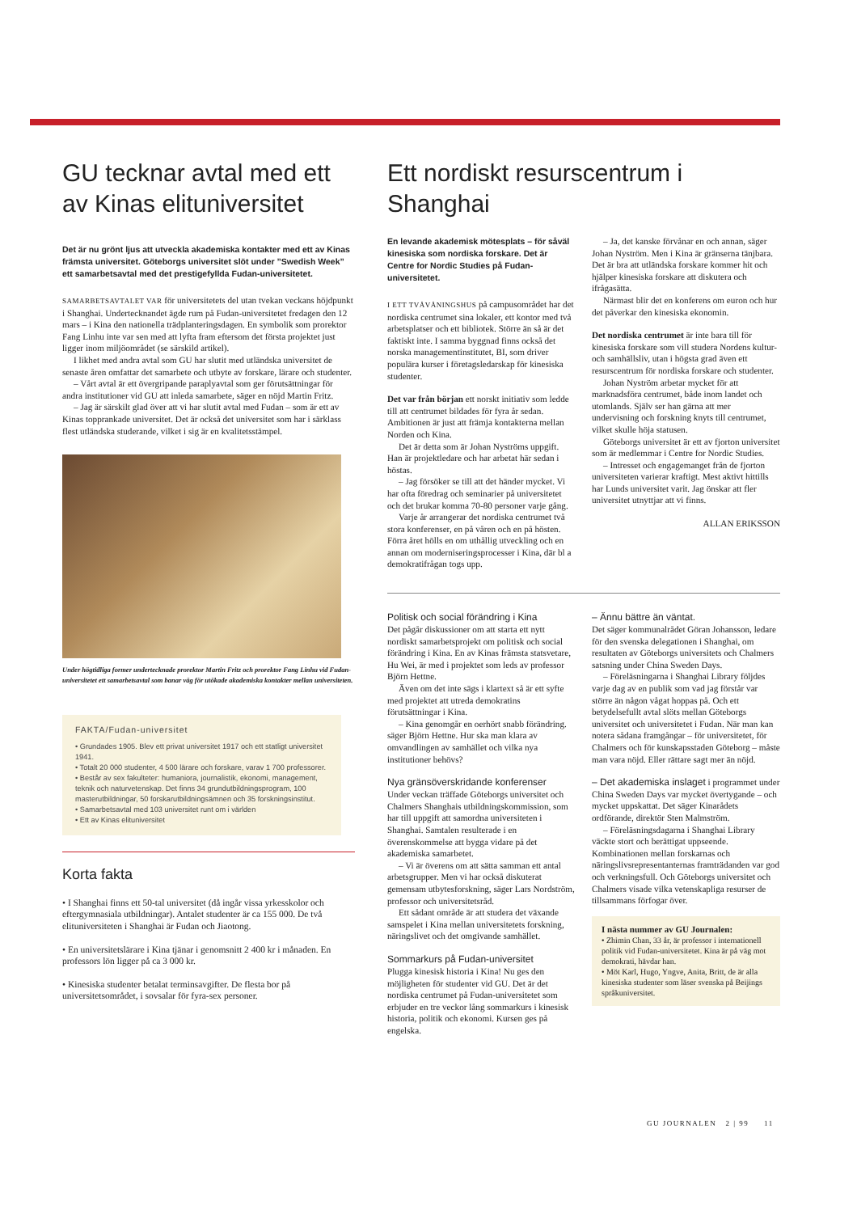GU tecknar avtal med ett av Kinas elituniversitet
Det är nu grönt ljus att utveckla akademiska kontakter med ett av Kinas främsta universitet. Göteborgs universitet slöt under ”Swedish Week” ett samarbetsavtal med det prestigefyllda Fudan-universitetet.
SAMARBETSAVTALET VAR för universitetets del utan tvekan veckans höjdpunkt i Shanghai. Undertecknandet ägde rum på Fudan-universitetet fredagen den 12 mars – i Kina den nationella trädplanteringsdagen. En symbolik som prorektor Fang Linhu inte var sen med att lyfta fram eftersom det första projektet just ligger inom miljöområdet (se särskild artikel).
I likhet med andra avtal som GU har slutit med utländska universitet de senaste åren omfattar det samarbete och utbyte av forskare, lärare och studenter.
– Vårt avtal är ett övergripande paraplyavtal som ger förutsättningar för andra institutioner vid GU att inleda samarbete, säger en nöjd Martin Fritz.
– Jag är särskilt glad över att vi har slutit avtal med Fudan – som är ett av Kinas topprankade universitet. Det är också det universitet som har i särklass flest utländska studerande, vilket i sig är en kvalitetsstämpel.
Under högtidliga former undertecknade prorektor Martin Fritz och prorektor Fang Linhu vid Fudan-universitetet ett samarbetsavtal som banar väg för utökade akademiska kontakter mellan universiteten.
FAKTA/Fudan-universitet
• Grundades 1905. Blev ett privat universitet 1917 och ett statligt universitet 1941.
• Totalt 20 000 studenter, 4 500 lärare och forskare, varav 1 700 professorer.
• Består av sex fakulteter: humaniora, journalistik, ekonomi, management, teknik och naturvetenskap. Det finns 34 grundutbildningsprogram, 100 masterutbildningar, 50 forskarutbildningsämnen och 35 forskningsinstitut.
• Samarbetsavtal med 103 universitet runt om i världen
• Ett av Kinas elituniversitet
Korta fakta
• I Shanghai finns ett 50-tal universitet (då ingår vissa yrkesskolor och eftergymnasiala utbildningar). Antalet studenter är ca 155 000. De två elituniversiteten i Shanghai är Fudan och Jiaotong.
• En universitetslärare i Kina tjänar i genomsnitt 2 400 kr i månaden. En professors lön ligger på ca 3 000 kr.
• Kinesiska studenter betalat terminsavgifter. De flesta bor på universitetsområdet, i sovsalar för fyra-sex personer.
Ett nordiskt resurscentrum i Shanghai
En levande akademisk mötesplats – för såväl kinesiska som nordiska forskare. Det är Centre for Nordic Studies på Fudan-universitetet.
I ETT TVÅVÅNINGSHUS på campusområdet har det nordiska centrumet sina lokaler, ett kontor med två arbetsplatser och ett bibliotek. Större än så är det faktiskt inte. I samma byggnad finns också det norska managementinstitutet, BI, som driver populära kurser i företagsledarskap för kinesiska studenter.
Det var från början ett norskt initiativ som ledde till att centrumet bildades för fyra år sedan. Ambitionen är just att främja kontakterna mellan Norden och Kina.
Det är detta som är Johan Nyströms uppgift. Han är projektledare och har arbetat här sedan i höstas.
– Jag försöker se till att det händer mycket. Vi har ofta föredrag och seminarier på universitetet och det brukar komma 70-80 personer varje gång.
Varje år arrangerar det nordiska centrumet två stora konferenser, en på våren och en på hösten. Förra året hölls en om uthållig utveckling och en annan om moderniseringsprocesser i Kina, där bl a demokratifrågan togs upp.
– Ja, det kanske förvånar en och annan, säger Johan Nyström. Men i Kina är gränserna tänjbara. Det är bra att utländska forskare kommer hit och hjälper kinesiska forskare att diskutera och ifrågasätta.
Närmast blir det en konferens om euron och hur det påverkar den kinesiska ekonomin.
Det nordiska centrumet är inte bara till för kinesiska forskare som vill studera Nordens kultur- och samhällsliv, utan i högsta grad även ett resurscentrum för nordiska forskare och studenter.
Johan Nyström arbetar mycket för att marknadsföra centrumet, både inom landet och utomlands. Själv ser han gärna att mer undervisning och forskning knyts till centrumet, vilket skulle höja statusen.
Göteborgs universitet är ett av fjorton universitet som är medlemmar i Centre for Nordic Studies.
– Intresset och engagemanget från de fjorton universiteten varierar kraftigt. Mest aktivt hittills har Lunds universitet varit. Jag önskar att fler universitet utnyttjar att vi finns.
ALLAN ERIKSSON
Politisk och social förändring i Kina
Det pågår diskussioner om att starta ett nytt nordiskt samarbetsprojekt om politisk och social förändring i Kina. En av Kinas främsta statsvetare, Hu Wei, är med i projektet som leds av professor Björn Hettne.
Även om det inte sägs i klartext så är ett syfte med projektet att utreda demokratins förutsättningar i Kina.
– Kina genomgår en oerhört snabb förändring. säger Björn Hettne. Hur ska man klara av omvandlingen av samhället och vilka nya institutioner behövs?
Nya gränsöverskridande konferenser
Under veckan träffade Göteborgs universitet och Chalmers Shanghais utbildningskommission, som har till uppgift att samordna universiteten i Shanghai. Samtalen resulterade i en överenskommelse att bygga vidare på det akademiska samarbetet.
– Vi är överens om att sätta samman ett antal arbetsgrupper. Men vi har också diskuterat gemensam utbytesforskning, säger Lars Nordström, professor och universitetsråd.
Ett sådant område är att studera det växande samspelet i Kina mellan universitetets forskning, näringslivet och det omgivande samhället.
Sommarkurs på Fudan-universitet
Plugga kinesisk historia i Kina! Nu ges den möjligheten för studenter vid GU. Det är det nordiska centrumet på Fudan-universitetet som erbjuder en tre veckor lång sommarkurs i kinesisk historia, politik och ekonomi. Kursen ges på engelska.
– Ännu bättre än väntat.
Det säger kommunalrådet Göran Johansson, ledare för den svenska delegationen i Shanghai, om resultaten av Göteborgs universitets och Chalmers satsning under China Sweden Days.
– Föreläsningarna i Shanghai Library följdes varje dag av en publik som vad jag förstår var större än någon vågat hoppas på. Och ett betydelsefullt avtal slöts mellan Göteborgs universitet och universitetet i Fudan. När man kan notera sådana framgångar – för universitetet, för Chalmers och för kunskapsstaden Göteborg – måste man vara nöjd. Eller rättare sagt mer än nöjd.
– Det akademiska inslaget i programmet under China Sweden Days var mycket övertygande – och mycket uppskattat. Det säger Kinarådets ordförande, direktör Sten Malmström.
– Föreläsningsdagarna i Shanghai Library väckte stort och berättigat uppseende. Kombinationen mellan forskarnas och näringslivsrepresentanternas framträdanden var god och verkningsfull. Och Göteborgs universitet och Chalmers visade vilka vetenskapliga resurser de tillsammans förfogar över.
I nästa nummer av GU Journalen:
• Zhimin Chan, 33 år, är professor i internationell politik vid Fudan-universitetet. Kina är på väg mot demokrati, hävdar han.
• Möt Karl, Hugo, Yngve, Anita, Britt, de är alla kinesiska studenter som läser svenska på Beijings språkuniversitet.
GU JOURNALEN 2 | 99 11